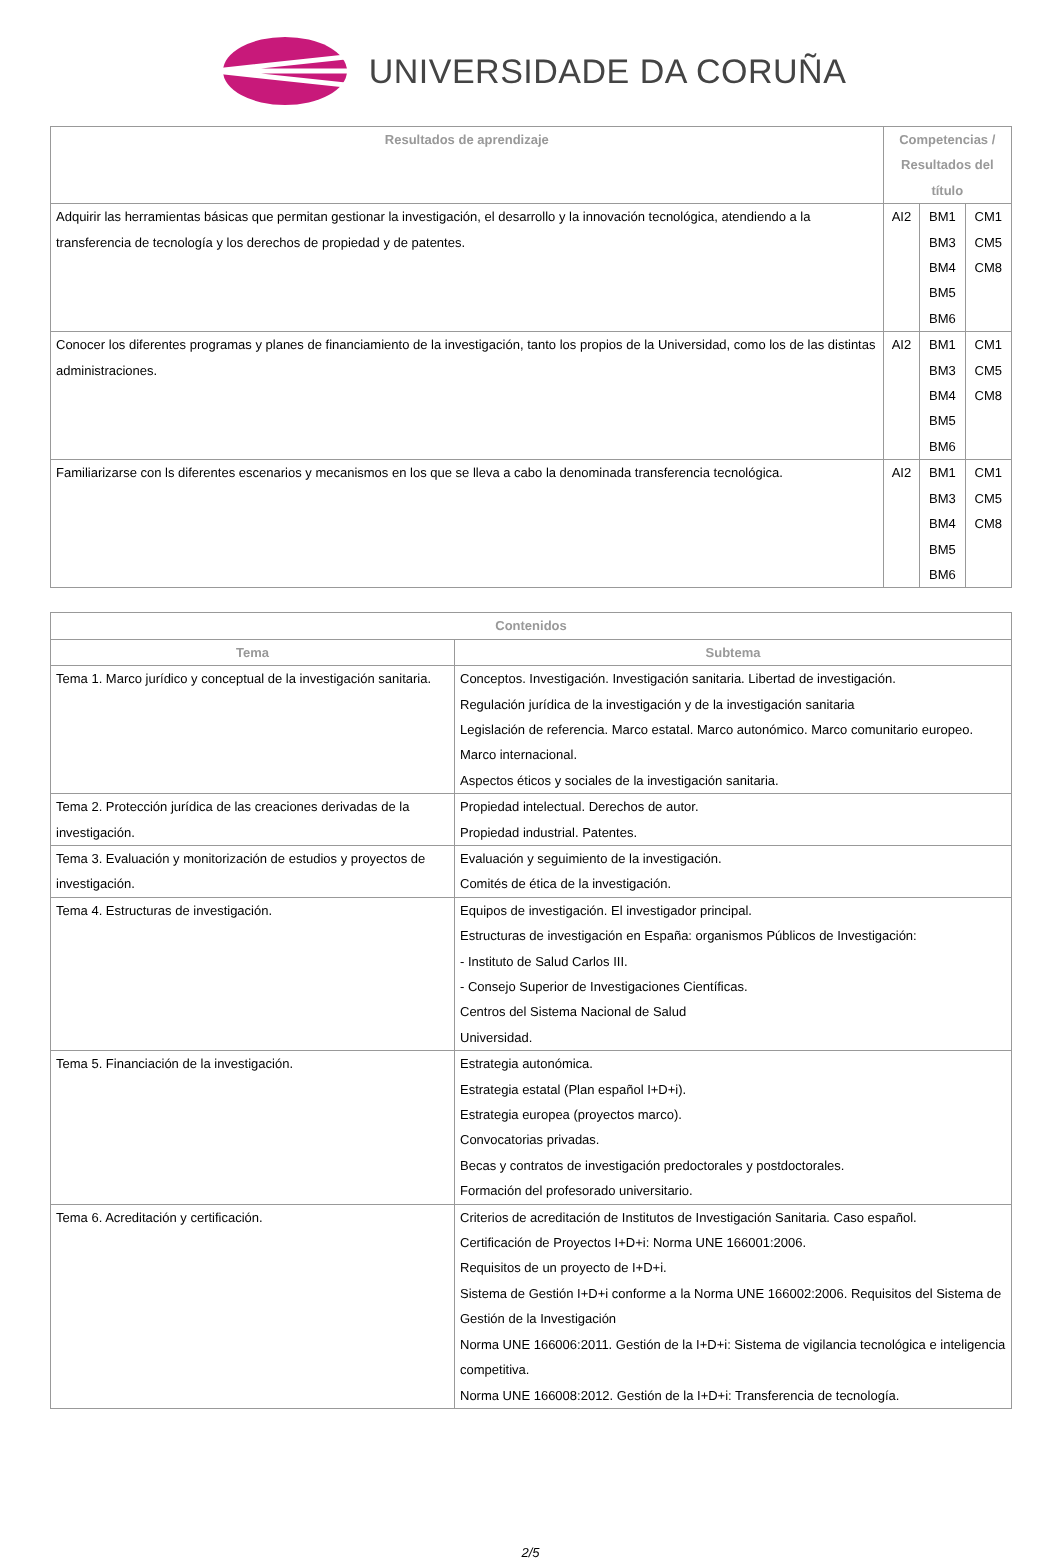UNIVERSIDADE DA CORUÑA
| Resultados de aprendizaje | Competencias / Resultados del título | | |
| --- | --- | --- | --- |
| Adquirir las herramientas básicas que permitan gestionar la investigación, el desarrollo y la innovación tecnológica, atendiendo a la transferencia de tecnología y los derechos de propiedad y de patentes. | AI2 | BM1 BM3 BM4 BM5 BM6 | CM1 CM5 CM8 |
| Conocer los diferentes programas y planes de financiamiento de la investigación, tanto los propios de la Universidad, como los de las distintas administraciones. | AI2 | BM1 BM3 BM4 BM5 BM6 | CM1 CM5 CM8 |
| Familiarizarse con ls diferentes escenarios y mecanismos en los que se lleva a cabo la denominada transferencia tecnológica. | AI2 | BM1 BM3 BM4 BM5 BM6 | CM1 CM5 CM8 |
| Contenidos | |
| --- | --- |
| Tema | Subtema |
| Tema 1. Marco jurídico y conceptual de la investigación sanitaria. | Conceptos. Investigación. Investigación sanitaria. Libertad de investigación. Regulación jurídica de la investigación y de la investigación sanitaria Legislación de referencia. Marco estatal. Marco autonómico. Marco comunitario europeo. Marco internacional. Aspectos éticos y sociales de la investigación sanitaria. |
| Tema 2. Protección jurídica de las creaciones derivadas de la investigación. | Propiedad intelectual. Derechos de autor. Propiedad industrial. Patentes. |
| Tema 3. Evaluación y monitorización de estudios y proyectos de investigación. | Evaluación y seguimiento de la investigación. Comités de ética de la investigación. |
| Tema 4. Estructuras de investigación. | Equipos de investigación. El investigador principal. Estructuras de investigación en España: organismos Públicos de Investigación: - Instituto de Salud Carlos III. - Consejo Superior de Investigaciones Científicas. Centros del Sistema Nacional de Salud Universidad. |
| Tema 5. Financiación de la investigación. | Estrategia autonómica. Estrategia estatal (Plan español I+D+i). Estrategia europea (proyectos marco). Convocatorias privadas. Becas y contratos de investigación predoctorales y postdoctorales. Formación del profesorado universitario. |
| Tema 6. Acreditación y certificación. | Criterios de acreditación de Institutos de Investigación Sanitaria. Caso español. Certificación de Proyectos I+D+i: Norma UNE 166001:2006. Requisitos de un proyecto de I+D+i. Sistema de Gestión I+D+i conforme a la Norma UNE 166002:2006. Requisitos del Sistema de Gestión de la Investigación Norma UNE 166006:2011. Gestión de la I+D+i: Sistema de vigilancia tecnológica e inteligencia competitiva. Norma UNE 166008:2012. Gestión de la I+D+i: Transferencia de tecnología. |
2/5